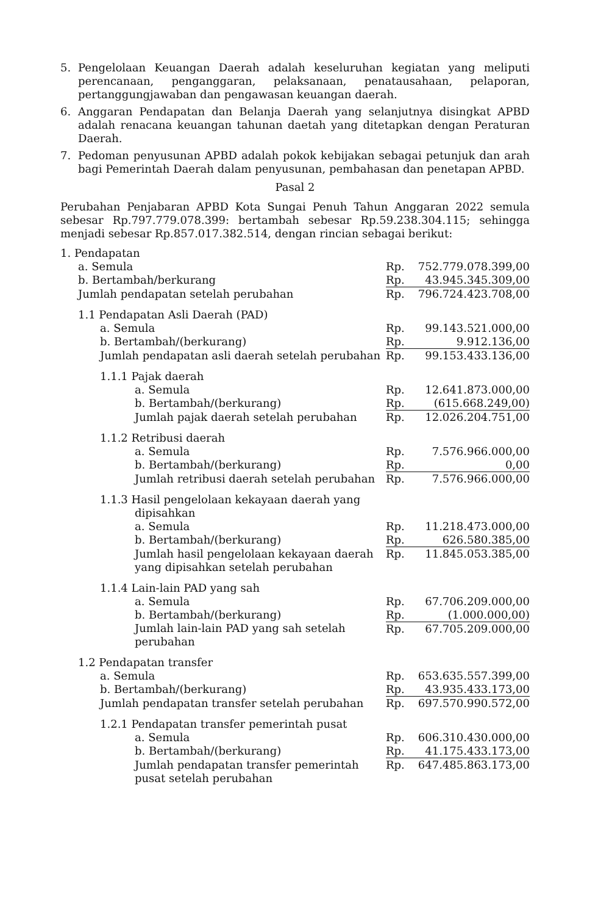5. Pengelolaan Keuangan Daerah adalah keseluruhan kegiatan yang meliputi perencanaan, penganggaran, pelaksanaan, penatausahaan, pelaporan, pertanggungjawaban dan pengawasan keuangan daerah.
6. Anggaran Pendapatan dan Belanja Daerah yang selanjutnya disingkat APBD adalah renacana keuangan tahunan daetah yang ditetapkan dengan Peraturan Daerah.
7. Pedoman penyusunan APBD adalah pokok kebijakan sebagai petunjuk dan arah bagi Pemerintah Daerah dalam penyusunan, pembahasan dan penetapan APBD.
Pasal 2
Perubahan Penjabaran APBD Kota Sungai Penuh Tahun Anggaran 2022 semula sebesar Rp.797.779.078.399: bertambah sebesar Rp.59.238.304.115; sehingga menjadi sebesar Rp.857.017.382.514, dengan rincian sebagai berikut:
| 1. Pendapatan | | |
| a. Semula | Rp. | 752.779.078.399,00 |
| b. Bertambah/berkurang | Rp. | 43.945.345.309,00 |
| Jumlah pendapatan setelah perubahan | Rp. | 796.724.423.708,00 |
| 1.1 Pendapatan Asli Daerah (PAD) | | |
| a. Semula | Rp. | 99.143.521.000,00 |
| b. Bertambah/(berkurang) | Rp. | 9.912.136,00 |
| Jumlah pendapatan asli daerah setelah perubahan | Rp. | 99.153.433.136,00 |
| 1.1.1 Pajak daerah | | |
| a. Semula | Rp. | 12.641.873.000,00 |
| b. Bertambah/(berkurang) | Rp. | (615.668.249,00) |
| Jumlah pajak daerah setelah perubahan | Rp. | 12.026.204.751,00 |
| 1.1.2 Retribusi daerah | | |
| a. Semula | Rp. | 7.576.966.000,00 |
| b. Bertambah/(berkurang) | Rp. | 0,00 |
| Jumlah retribusi daerah setelah perubahan | Rp. | 7.576.966.000,00 |
| 1.1.3 Hasil pengelolaan kekayaan daerah yang dipisahkan | | |
| a. Semula | Rp. | 11.218.473.000,00 |
| b. Bertambah/(berkurang) | Rp. | 626.580.385,00 |
| Jumlah hasil pengelolaan kekayaan daerah yang dipisahkan setelah perubahan | Rp. | 11.845.053.385,00 |
| 1.1.4 Lain-lain PAD yang sah | | |
| a. Semula | Rp. | 67.706.209.000,00 |
| b. Bertambah/(berkurang) | Rp. | (1.000.000,00) |
| Jumlah lain-lain PAD yang sah setelah perubahan | Rp. | 67.705.209.000,00 |
| 1.2 Pendapatan transfer | | |
| a. Semula | Rp. | 653.635.557.399,00 |
| b. Bertambah/(berkurang) | Rp. | 43.935.433.173,00 |
| Jumlah pendapatan transfer setelah perubahan | Rp. | 697.570.990.572,00 |
| 1.2.1 Pendapatan transfer pemerintah pusat | | |
| a. Semula | Rp. | 606.310.430.000,00 |
| b. Bertambah/(berkurang) | Rp. | 41.175.433.173,00 |
| Jumlah pendapatan transfer pemerintah pusat setelah perubahan | Rp. | 647.485.863.173,00 |